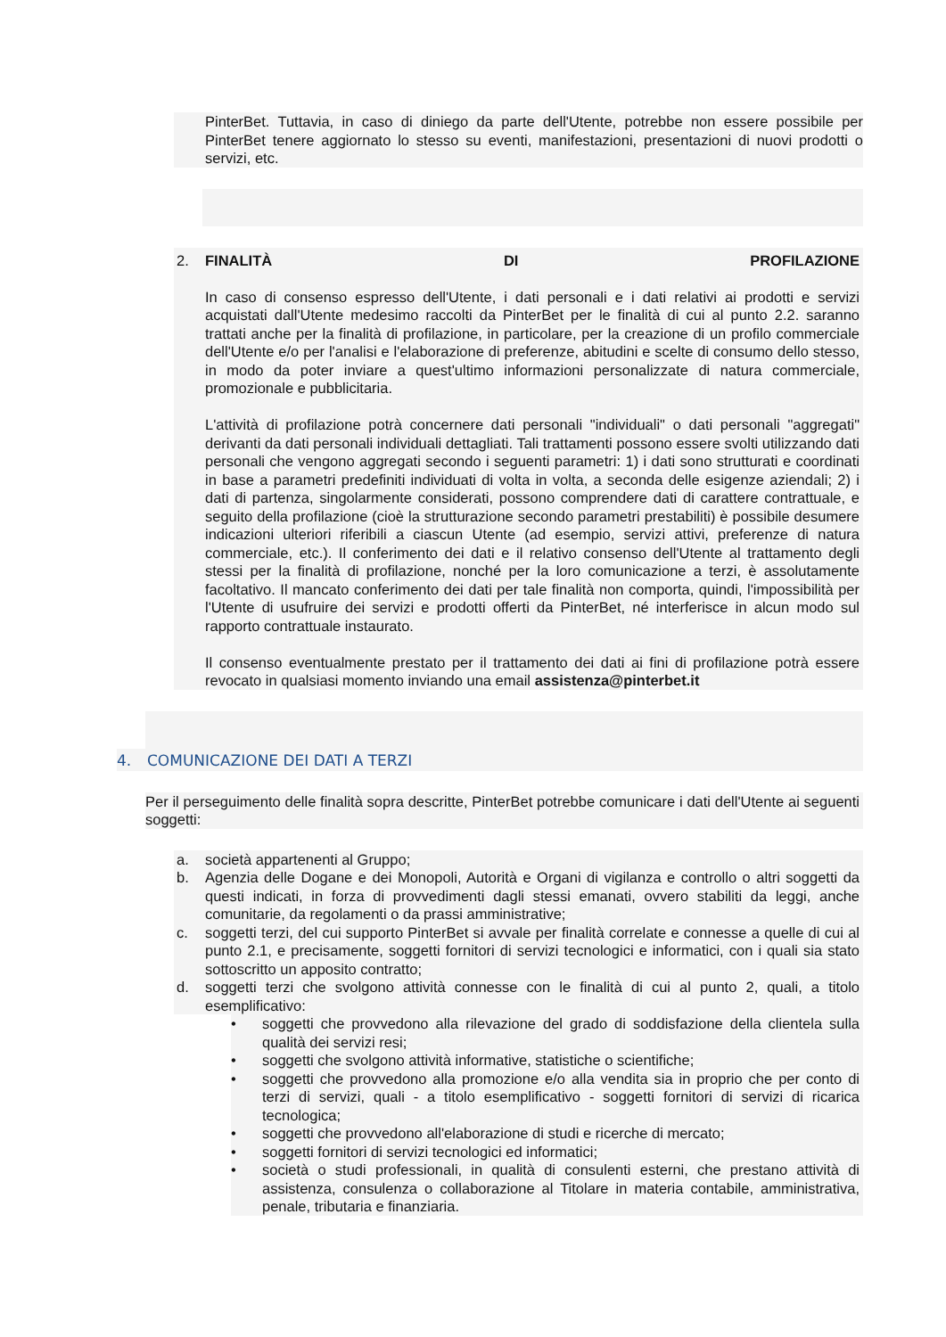PinterBet. Tuttavia, in caso di diniego da parte dell'Utente, potrebbe non essere possibile per PinterBet tenere aggiornato lo stesso su eventi, manifestazioni, presentazioni di nuovi prodotti o servizi, etc.
2. FINALITÀ DI PROFILAZIONE
In caso di consenso espresso dell'Utente, i dati personali e i dati relativi ai prodotti e servizi acquistati dall'Utente medesimo raccolti da PinterBet per le finalità di cui al punto 2.2. saranno trattati anche per la finalità di profilazione, in particolare, per la creazione di un profilo commerciale dell'Utente e/o per l'analisi e l'elaborazione di preferenze, abitudini e scelte di consumo dello stesso, in modo da poter inviare a quest'ultimo informazioni personalizzate di natura commerciale, promozionale e pubblicitaria.
L'attività di profilazione potrà concernere dati personali "individuali" o dati personali "aggregati" derivanti da dati personali individuali dettagliati. Tali trattamenti possono essere svolti utilizzando dati personali che vengono aggregati secondo i seguenti parametri: 1) i dati sono strutturati e coordinati in base a parametri predefiniti individuati di volta in volta, a seconda delle esigenze aziendali; 2) i dati di partenza, singolarmente considerati, possono comprendere dati di carattere contrattuale, e seguito della profilazione (cioè la strutturazione secondo parametri prestabiliti) è possibile desumere indicazioni ulteriori riferibili a ciascun Utente (ad esempio, servizi attivi, preferenze di natura commerciale, etc.). Il conferimento dei dati e il relativo consenso dell'Utente al trattamento degli stessi per la finalità di profilazione, nonché per la loro comunicazione a terzi, è assolutamente facoltativo. Il mancato conferimento dei dati per tale finalità non comporta, quindi, l'impossibilità per l'Utente di usufruire dei servizi e prodotti offerti da PinterBet, né interferisce in alcun modo sul rapporto contrattuale instaurato.
Il consenso eventualmente prestato per il trattamento dei dati ai fini di profilazione potrà essere revocato in qualsiasi momento inviando una email assistenza@pinterbet.it
4. COMUNICAZIONE DEI DATI A TERZI
Per il perseguimento delle finalità sopra descritte, PinterBet potrebbe comunicare i dati dell'Utente ai seguenti soggetti:
a. società appartenenti al Gruppo;
b. Agenzia delle Dogane e dei Monopoli, Autorità e Organi di vigilanza e controllo o altri soggetti da questi indicati, in forza di provvedimenti dagli stessi emanati, ovvero stabiliti da leggi, anche comunitarie, da regolamenti o da prassi amministrative;
c. soggetti terzi, del cui supporto PinterBet si avvale per finalità correlate e connesse a quelle di cui al punto 2.1, e precisamente, soggetti fornitori di servizi tecnologici e informatici, con i quali sia stato sottoscritto un apposito contratto;
d. soggetti terzi che svolgono attività connesse con le finalità di cui al punto 2, quali, a titolo esemplificativo:
• soggetti che provvedono alla rilevazione del grado di soddisfazione della clientela sulla qualità dei servizi resi;
• soggetti che svolgono attività informative, statistiche o scientifiche;
• soggetti che provvedono alla promozione e/o alla vendita sia in proprio che per conto di terzi di servizi, quali - a titolo esemplificativo - soggetti fornitori di servizi di ricarica tecnologica;
• soggetti che provvedono all'elaborazione di studi e ricerche di mercato;
• soggetti fornitori di servizi tecnologici ed informatici;
• società o studi professionali, in qualità di consulenti esterni, che prestano attività di assistenza, consulenza o collaborazione al Titolare in materia contabile, amministrativa, penale, tributaria e finanziaria.